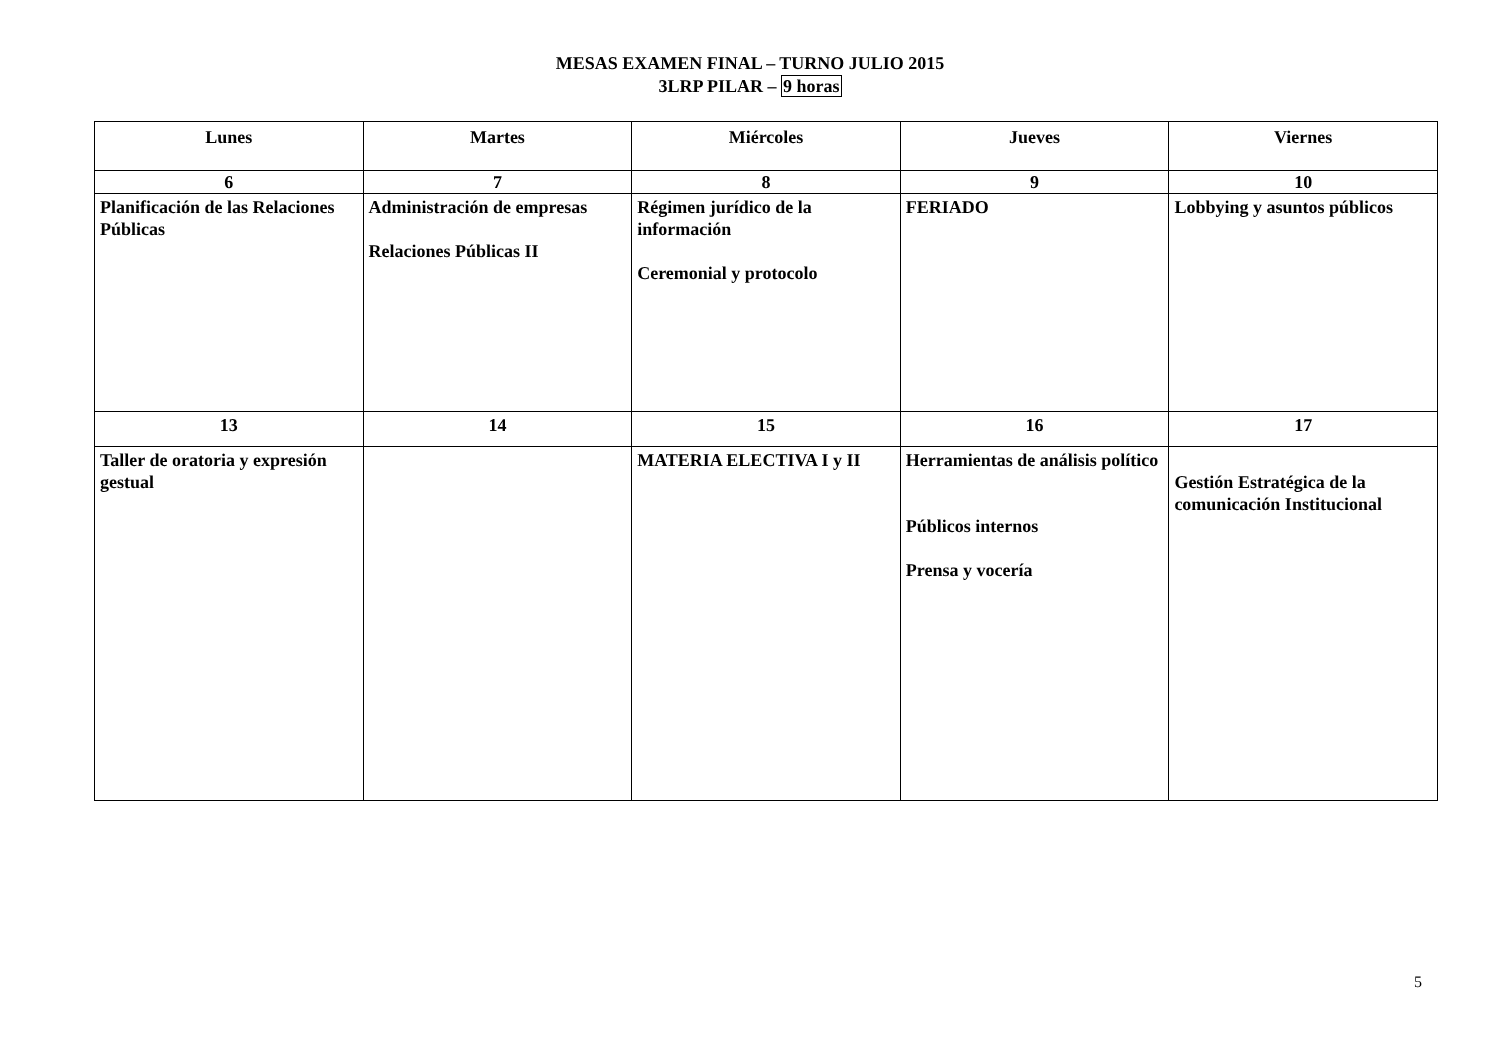MESAS EXAMEN FINAL – TURNO JULIO 2015
3LRP PILAR – 9 horas
| Lunes | Martes | Miércoles | Jueves | Viernes |
| --- | --- | --- | --- | --- |
| 6 | 7 | 8 | 9 | 10 |
| Planificación de las Relaciones Públicas | Administración de empresas Relaciones Públicas II | Régimen jurídico de la información Ceremonial y protocolo | FERIADO | Lobbying y asuntos públicos |
| 13 | 14 | 15 | 16 | 17 |
| Taller de oratoria y expresión gestual | | MATERIA ELECTIVA I y II | Herramientas de análisis político Públicos internos Prensa y vocería | Gestión Estratégica de la comunicación Institucional |
5